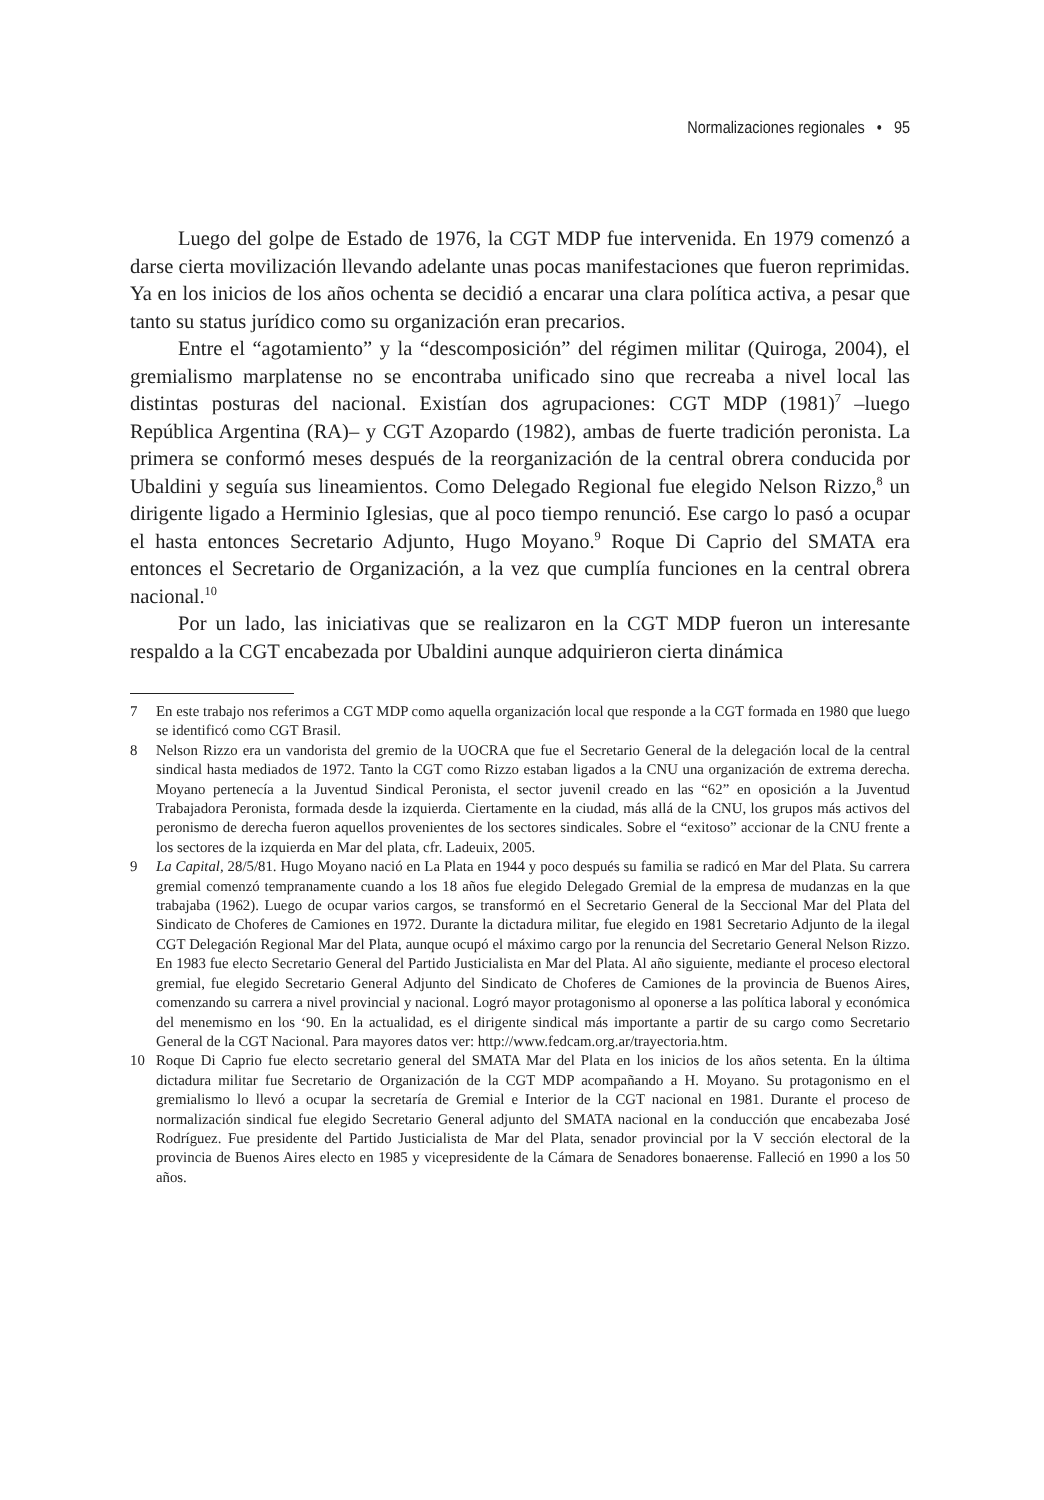Normalizaciones regionales • 95
Luego del golpe de Estado de 1976, la CGT MDP fue intervenida. En 1979 comenzó a darse cierta movilización llevando adelante unas pocas manifestaciones que fueron reprimidas. Ya en los inicios de los años ochenta se decidió a encarar una clara política activa, a pesar que tanto su status jurídico como su organización eran precarios.
Entre el “agotamiento” y la “descomposición” del régimen militar (Quiroga, 2004), el gremialismo marplatense no se encontraba unificado sino que recreaba a nivel local las distintas posturas del nacional. Existían dos agrupaciones: CGT MDP (1981)<sup>7</sup> –luego República Argentina (RA)– y CGT Azopardo (1982), ambas de fuerte tradición peronista. La primera se conformó meses después de la reorganización de la central obrera conducida por Ubaldini y seguía sus lineamientos. Como Delegado Regional fue elegido Nelson Rizzo,<sup>8</sup> un dirigente ligado a Herminio Iglesias, que al poco tiempo renunció. Ese cargo lo pasó a ocupar el hasta entonces Secretario Adjunto, Hugo Moyano.<sup>9</sup> Roque Di Caprio del SMATA era entonces el Secretario de Organización, a la vez que cumplía funciones en la central obrera nacional.<sup>10</sup>
Por un lado, las iniciativas que se realizaron en la CGT MDP fueron un interesante respaldo a la CGT encabezada por Ubaldini aunque adquirieron cierta dinámica
7 En este trabajo nos referimos a CGT MDP como aquella organización local que responde a la CGT formada en 1980 que luego se identificó como CGT Brasil.
8 Nelson Rizzo era un vandorista del gremio de la UOCRA que fue el Secretario General de la delegación local de la central sindical hasta mediados de 1972. Tanto la CGT como Rizzo estaban ligados a la CNU una organización de extrema derecha. Moyano pertenecía a la Juventud Sindical Peronista, el sector juvenil creado en las “62” en oposición a la Juventud Trabajadora Peronista, formada desde la izquierda. Ciertamente en la ciudad, más allá de la CNU, los grupos más activos del peronismo de derecha fueron aquellos provenientes de los sectores sindicales. Sobre el “exitoso” accionar de la CNU frente a los sectores de la izquierda en Mar del plata, cfr. Ladeuix, 2005.
9 La Capital, 28/5/81. Hugo Moyano nació en La Plata en 1944 y poco después su familia se radicó en Mar del Plata. Su carrera gremial comenzó tempranamente cuando a los 18 años fue elegido Delegado Gremial de la empresa de mudanzas en la que trabajaba (1962). Luego de ocupar varios cargos, se transformó en el Secretario General de la Seccional Mar del Plata del Sindicato de Choferes de Camiones en 1972. Durante la dictadura militar, fue elegido en 1981 Secretario Adjunto de la ilegal CGT Delegación Regional Mar del Plata, aunque ocupó el máximo cargo por la renuncia del Secretario General Nelson Rizzo. En 1983 fue electo Secretario General del Partido Justicialista en Mar del Plata. Al año siguiente, mediante el proceso electoral gremial, fue elegido Secretario General Adjunto del Sindicato de Choferes de Camiones de la provincia de Buenos Aires, comenzando su carrera a nivel provincial y nacional. Logró mayor protagonismo al oponerse a las política laboral y económica del menemismo en los ‘90. En la actualidad, es el dirigente sindical más importante a partir de su cargo como Secretario General de la CGT Nacional. Para mayores datos ver: http://www.fedcam.org.ar/trayectoria.htm.
10 Roque Di Caprio fue electo secretario general del SMATA Mar del Plata en los inicios de los años setenta. En la última dictadura militar fue Secretario de Organización de la CGT MDP acompañando a H. Moyano. Su protagonismo en el gremialismo lo llevó a ocupar la secretaría de Gremial e Interior de la CGT nacional en 1981. Durante el proceso de normalización sindical fue elegido Secretario General adjunto del SMATA nacional en la conducción que encabezaba José Rodríguez. Fue presidente del Partido Justicialista de Mar del Plata, senador provincial por la V sección electoral de la provincia de Buenos Aires electo en 1985 y vicepresidente de la Cámara de Senadores bonaerense. Falleció en 1990 a los 50 años.